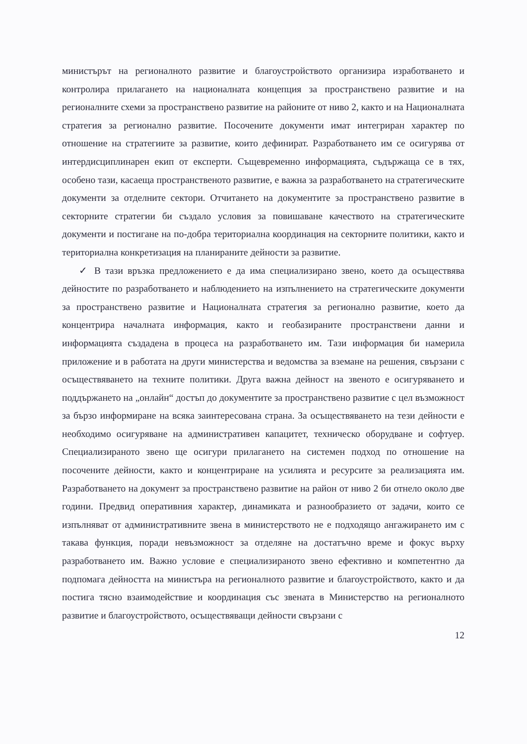министърът на регионалното развитие и благоустройството организира изработването и контролира прилагането на националната концепция за пространствено развитие и на регионалните схеми за пространствено развитие на районите от ниво 2, както и на Националната стратегия за регионално развитие. Посочените документи имат интегриран характер по отношение на стратегиите за развитие, които дефинират. Разработването им се осигурява от интердисциплинарен екип от експерти. Същевременно информацията, съдържаща се в тях, особено тази, касаеща пространственото развитие, е важна за разработването на стратегическите документи за отделните сектори. Отчитането на документите за пространствено развитие в секторните стратегии би създало условия за повишаване качеството на стратегическите документи и постигане на по-добра териториална координация на секторните политики, както и териториална конкретизация на планираните дейности за развитие.
✓ В тази връзка предложението е да има специализирано звено, което да осъществява дейностите по разработването и наблюдението на изпълнението на стратегическите документи за пространствено развитие и Националната стратегия за регионално развитие, което да концентрира началната информация, както и геобазираните пространствени данни и информацията създадена в процеса на разработването им. Тази информация би намерила приложение и в работата на други министерства и ведомства за вземане на решения, свързани с осъществяването на техните политики. Друга важна дейност на звеното е осигуряването и поддържането на „онлайн“ достъп до документите за пространствено развитие с цел възможност за бързо информиране на всяка заинтересована страна. За осъществяването на тези дейности е необходимо осигуряване на административен капацитет, техническо оборудване и софтуер. Специализираното звено ще осигури прилагането на системен подход по отношение на посочените дейности, както и концентриране на усилията и ресурсите за реализацията им. Разработването на документ за пространствено развитие на район от ниво 2 би отнело около две години. Предвид оперативния характер, динамиката и разнообразието от задачи, които се изпълняват от административните звена в министерството не е подходящо ангажирането им с такава функция, поради невъзможност за отделяне на достатъчно време и фокус върху разработването им. Важно условие е специализираното звено ефективно и компетентно да подпомага дейността на министъра на регионалното развитие и благоустройството, както и да постига тясно взаимодействие и координация със звената в Министерство на регионалното развитие и благоустройството, осъществяващи дейности свързани с
12